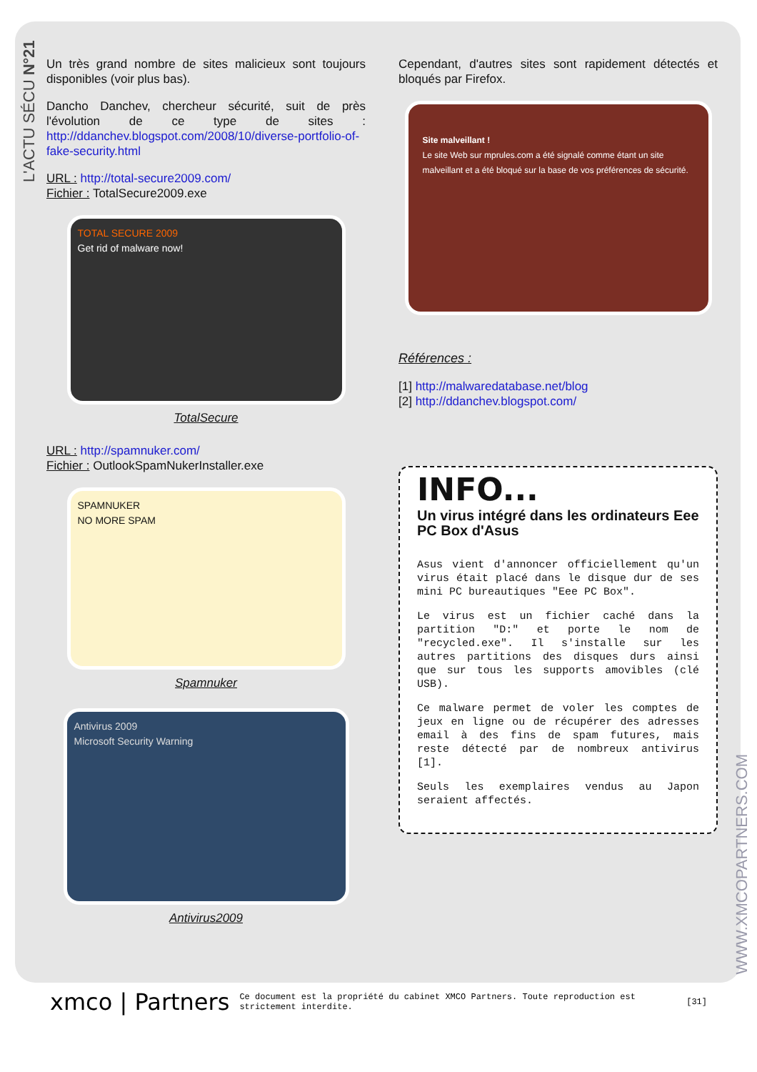L'ACTU SÉCU N°21
Un très grand nombre de sites malicieux sont toujours disponibles (voir plus bas).
Dancho Danchev, chercheur sécurité, suit de près l'évolution de ce type de sites : http://ddanchev.blogspot.com/2008/10/diverse-portfolio-of-fake-security.html
URL : http://total-secure2009.com/
Fichier : TotalSecure2009.exe
TOTAL SECURE 2009
Get rid of malware now!
TotalSecure
URL : http://spamnuker.com/
Fichier : OutlookSpamNukerInstaller.exe
SPAMNUKER
NO MORE SPAM
Spamnuker
Antivirus 2009
Microsoft Security Warning
Antivirus2009
Cependant, d'autres sites sont rapidement détectés et bloqués par Firefox.
Site malveillant !
Le site Web sur mprules.com a été signalé comme étant un site malveillant et a été bloqué sur la base de vos préférences de sécurité.
Références :
[1] http://malwaredatabase.net/blog
[2] http://ddanchev.blogspot.com/
INFO...
Un virus intégré dans les ordinateurs Eee PC Box d'Asus
Asus vient d'annoncer officiellement qu'un virus était placé dans le disque dur de ses mini PC bureautiques "Eee PC Box".
Le virus est un fichier caché dans la partition "D:" et porte le nom de "recycled.exe". Il s'installe sur les autres partitions des disques durs ainsi que sur tous les supports amovibles (clé USB).
Ce malware permet de voler les comptes de jeux en ligne ou de récupérer des adresses email à des fins de spam futures, mais reste détecté par de nombreux antivirus [1].
Seuls les exemplaires vendus au Japon seraient affectés.
WWW.XMCOPARTNERS.COM
xmco | Partners Ce document est la propriété du cabinet XMCO Partners. Toute reproduction est strictement interdite. [31]